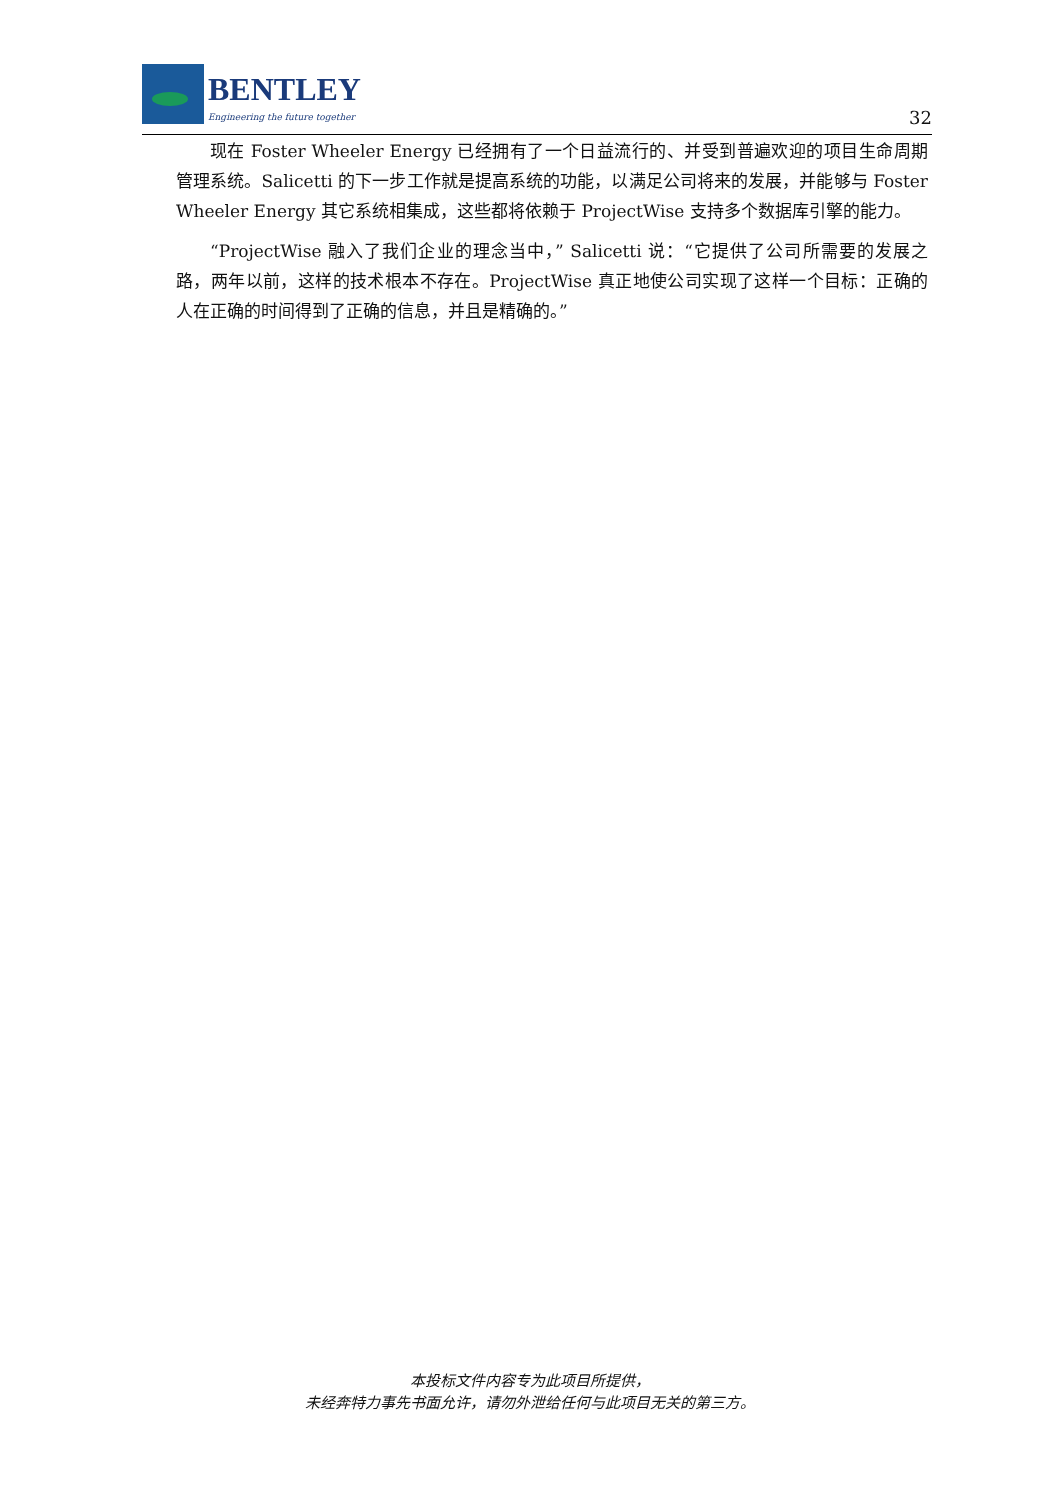BENTLEY
Engineering the future together
32
现在 Foster Wheeler Energy 已经拥有了一个日益流行的、并受到普遍欢迎的项目生命周期管理系统。Salicetti 的下一步工作就是提高系统的功能，以满足公司将来的发展，并能够与 Foster Wheeler Energy 其它系统相集成，这些都将依赖于 ProjectWise 支持多个数据库引擎的能力。
“ProjectWise 融入了我们企业的理念当中，” Salicetti 说：“它提供了公司所需要的发展之路，两年以前，这样的技术根本不存在。ProjectWise 真正地使公司实现了这样一个目标：正确的人在正确的时间得到了正确的信息，并且是精确的。”
本投标文件内容专为此项目所提供，
未经奔特力事先书面允许，请勿外泄给任何与此项目无关的第三方。